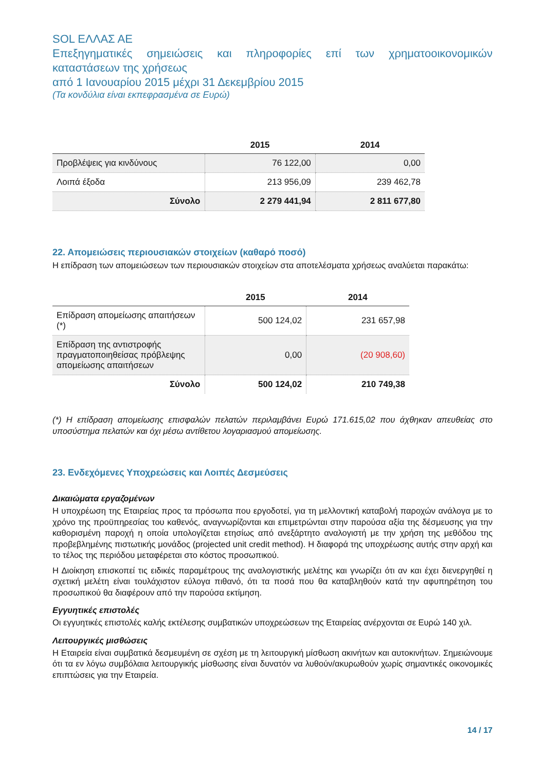SOL ΕΛΛΑΣ ΑΕ
Επεξηγηματικές σημειώσεις και πληροφορίες επί των χρηματοοικονομικών καταστάσεων της χρήσεως
από 1 Ιανουαρίου 2015 μέχρι 31 Δεκεμβρίου 2015
(Τα κονδύλια είναι εκπεφρασμένα σε Ευρώ)
| | 2015 | 2014 |
| --- | --- | --- |
| Προβλέψεις για κινδύνους | 76 122,00 | 0,00 |
| Λοιπά έξοδα | 213 956,09 | 239 462,78 |
| Σύνολο | 2 279 441,94 | 2 811 677,80 |
22. Απομειώσεις περιουσιακών στοιχείων (καθαρό ποσό)
Η επίδραση των απομειώσεων των περιουσιακών στοιχείων στα αποτελέσματα χρήσεως αναλύεται παρακάτω:
| | 2015 | 2014 |
| --- | --- | --- |
| Επίδραση απομείωσης απαιτήσεων (*) | 500 124,02 | 231 657,98 |
| Επίδραση της αντιστροφής πραγματοποιηθείσας πρόβλεψης απομείωσης απαιτήσεων | 0,00 | (20 908,60) |
| Σύνολο | 500 124,02 | 210 749,38 |
(*) Η επίδραση απομείωσης επισφαλών πελατών περιλαμβάνει Ευρώ 171.615,02 που άχθηκαν απευθείας στο υποσύστημα πελατών και όχι μέσω αντίθετου λογαριασμού απομείωσης.
23. Ενδεχόμενες Υποχρεώσεις και Λοιπές Δεσμεύσεις
Δικαιώματα εργαζομένων
Η υποχρέωση της Εταιρείας προς τα πρόσωπα που εργοδοτεί, για τη μελλοντική καταβολή παροχών ανάλογα με το χρόνο της προϋπηρεσίας του καθενός, αναγνωρίζονται και επιμετρώνται στην παρούσα αξία της δέσμευσης για την καθορισμένη παροχή η οποία υπολογίζεται ετησίως από ανεξάρτητο αναλογιστή με την χρήση της μεθόδου της προβεβλημένης πιστωτικής μονάδος (projected unit credit method). Η διαφορά της υποχρέωσης αυτής στην αρχή και το τέλος της περιόδου μεταφέρεται στο κόστος προσωπικού.
Η Διοίκηση επισκοπεί τις ειδικές παραμέτρους της αναλογιστικής μελέτης και γνωρίζει ότι αν και έχει διενεργηθεί η σχετική μελέτη είναι τουλάχιστον εύλογα πιθανό, ότι τα ποσά που θα καταβληθούν κατά την αφυπηρέτηση του προσωπικού θα διαφέρουν από την παρούσα εκτίμηση.
Εγγυητικές επιστολές
Οι εγγυητικές επιστολές καλής εκτέλεσης συμβατικών υποχρεώσεων της Εταιρείας ανέρχονται σε Ευρώ 140 χιλ.
Λειτουργικές μισθώσεις
Η Εταιρεία είναι συμβατικά δεσμευμένη σε σχέση με τη λειτουργική μίσθωση ακινήτων και αυτοκινήτων. Σημειώνουμε ότι τα εν λόγω συμβόλαια λειτουργικής μίσθωσης είναι δυνατόν να λυθούν/ακυρωθούν χωρίς σημαντικές οικονομικές επιπτώσεις για την Εταιρεία.
14 / 17